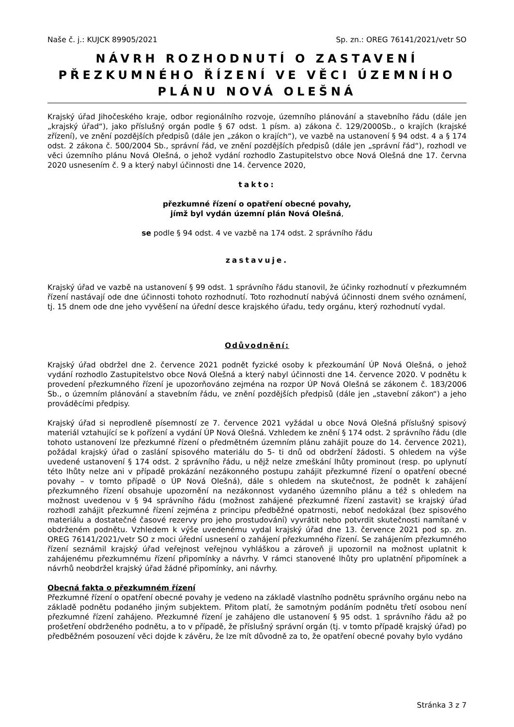Naše č. j.: KUJCK 89905/2021 Sp. zn.: OREG 76141/2021/vetr SO
NÁVRH ROZHODNUTÍ O ZASTAVENÍ PŘEZKUMNÉHO ŘÍZENÍ VE VĚCI ÚZEMNÍHO PLÁNU NOVÁ OLEŠNÁ
Krajský úřad Jihočeského kraje, odbor regionálního rozvoje, územního plánování a stavebního řádu (dále jen „krajský úřad“), jako příslušný orgán podle § 67 odst. 1 písm. a) zákona č. 129/2000Sb., o krajích (krajské zřízení), ve znění pozdějších předpisů (dále jen „zákon o krajích“), ve vazbě na ustanovení § 94 odst. 4 a § 174 odst. 2 zákona č. 500/2004 Sb., správní řád, ve znění pozdějších předpisů (dále jen „správní řád“), rozhodl ve věci územního plánu Nová Olešná, o jehož vydání rozhodlo Zastupitelstvo obce Nová Olešná dne 17. června 2020 usnesením č. 9 a který nabyl účinnosti dne 14. července 2020,
takto:
přezkumné řízení o opatření obecné povahy,
jímž byl vydán územní plán Nová Olešná,
se podle § 94 odst. 4 ve vazbě na 174 odst. 2 správního řádu
zastavuje.
Krajský úřad ve vazbě na ustanovení § 99 odst. 1 správního řádu stanovil, že účinky rozhodnutí v přezkumném řízení nastávají ode dne účinnosti tohoto rozhodnutí. Toto rozhodnutí nabývá účinnosti dnem svého oznámení, tj. 15 dnem ode dne jeho vyvěšení na úřední desce krajského úřadu, tedy orgánu, který rozhodnutí vydal.
Odůvodnění:
Krajský úřad obdržel dne 2. července 2021 podnět fyzické osoby k přezkoumání ÚP Nová Olešná, o jehož vydání rozhodlo Zastupitelstvo obce Nová Olešná a který nabyl účinnosti dne 14. července 2020. V podnětu k provedení přezkumného řízení je upozorňováno zejména na rozpor ÚP Nová Olešná se zákonem č. 183/2006 Sb., o územním plánování a stavebním řádu, ve znění pozdějších předpisů (dále jen „stavební zákon“) a jeho prováděcími předpisy.
Krajský úřad si neprodleně písemností ze 7. července 2021 vyžádal u obce Nová Olešná příslušný spisový materiál vztahující se k pořízení a vydání ÚP Nová Olešná. Vzhledem ke znění § 174 odst. 2 správního řádu (dle tohoto ustanovení lze přezkumné řízení o předmětném územním plánu zahájit pouze do 14. července 2021), požádal krajský úřad o zaslání spisového materiálu do 5- ti dnů od obdržení žádosti. S ohledem na výše uvedené ustanovení § 174 odst. 2 správního řádu, u nějž nelze zmeškání lhůty prominout (resp. po uplynutí této lhůty nelze ani v případě prokázání nezákonného postupu zahájit přezkumné řízení o opatření obecné povahy – v tomto případě o ÚP Nová Olešná), dále s ohledem na skutečnost, že podnět k zahájení přezkumného řízení obsahuje upozornění na nezákonnost vydaného územního plánu a též s ohledem na možnost uvedenou v § 94 správního řádu (možnost zahájené přezkumné řízení zastavit) se krajský úřad rozhodl zahájit přezkumné řízení zejména z principu předběžné opatrnosti, neboť nedokázal (bez spisového materiálu a dostatečné časové rezervy pro jeho prostudování) vyvrátit nebo potvrdit skutečnosti namítané v obdrženém podnětu. Vzhledem k výše uvedenému vydal krajský úřad dne 13. července 2021 pod sp. zn. OREG 76141/2021/vetr SO z moci úřední usnesení o zahájení přezkumného řízení. Se zahájením přezkumného řízení seznámil krajský úřad veřejnost veřejnou vyhláškou a zároveň ji upozornil na možnost uplatnit k zahájenému přezkumnému řízení připomínky a návrhy. V rámci stanovené lhůty pro uplatnění připomínek a návrhů neobdržel krajský úřad žádné připomínky, ani návrhy.
Obecná fakta o přezkumném řízení
Přezkumné řízení o opatření obecné povahy je vedeno na základě vlastního podnětu správního orgánu nebo na základě podnětu podaného jiným subjektem. Přitom platí, že samotným podáním podnětu třetí osobou není přezkumné řízení zahájeno. Přezkumné řízení je zahájeno dle ustanovení § 95 odst. 1 správního řádu až po prošetření obdrženého podnětu, a to v případě, že příslušný správní orgán (tj. v tomto případě krajský úřad) po předběžném posouzení věci dojde k závěru, že lze mít důvodně za to, že opatření obecné povahy bylo vydáno
Stránka 3 z 7